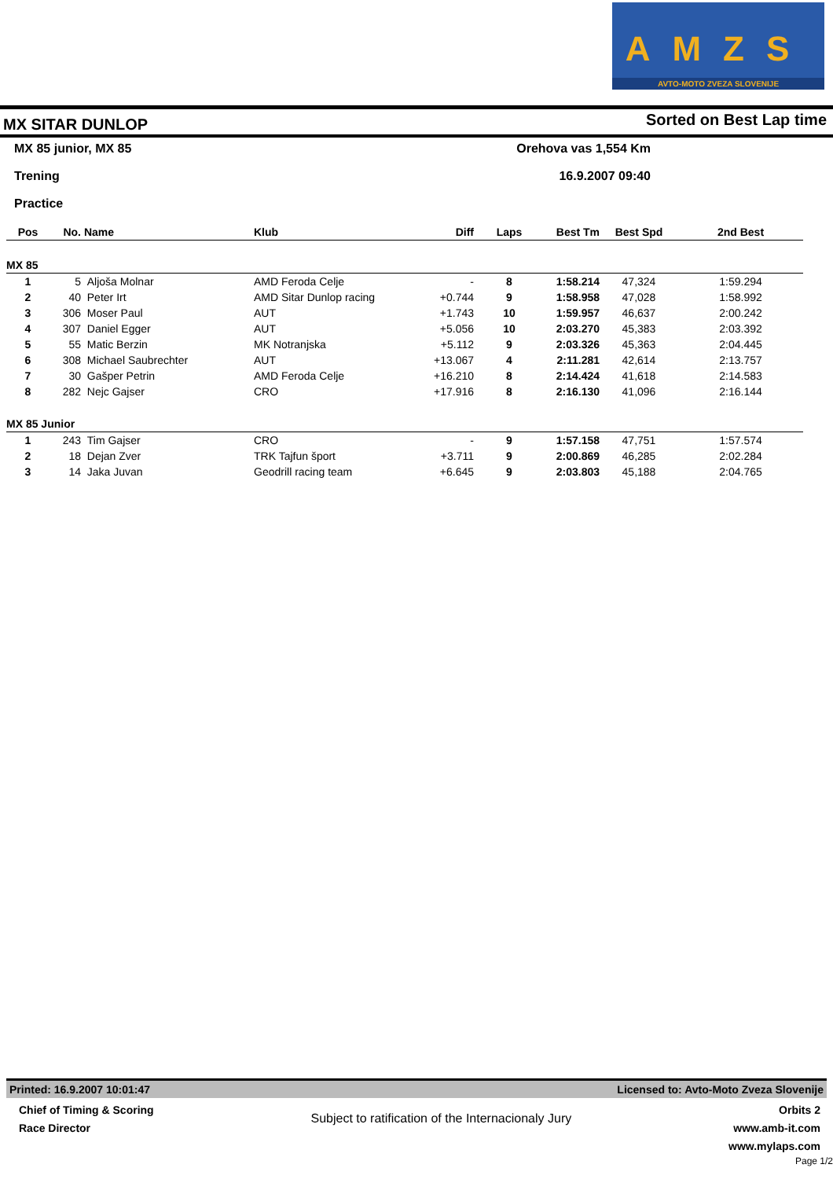AMZS
AVTO-MOTO ZVEZA SLOVENIJE
MX SITAR DUNLOP Sorted on Best Lap time
MX 85 junior, MX 85 Orehova vas 1,554 Km
Trening 16.9.2007 09:40
Practice
| Pos | No. | Name | Klub | Diff | Laps | Best Tm | Best Spd | 2nd Best |
| --- | --- | --- | --- | --- | --- | --- | --- | --- |
| MX 85 | | | | | | | | |
| 1 | 5 | Aljoša Molnar | AMD Feroda Celje | - | 8 | 1:58.214 | 47,324 | 1:59.294 |
| 2 | 40 | Peter Irt | AMD Sitar Dunlop racing | +0.744 | 9 | 1:58.958 | 47,028 | 1:58.992 |
| 3 | 306 | Moser Paul | AUT | +1.743 | 10 | 1:59.957 | 46,637 | 2:00.242 |
| 4 | 307 | Daniel Egger | AUT | +5.056 | 10 | 2:03.270 | 45,383 | 2:03.392 |
| 5 | 55 | Matic Berzin | MK Notranjska | +5.112 | 9 | 2:03.326 | 45,363 | 2:04.445 |
| 6 | 308 | Michael Saubrechter | AUT | +13.067 | 4 | 2:11.281 | 42,614 | 2:13.757 |
| 7 | 30 | Gašper Petrin | AMD Feroda Celje | +16.210 | 8 | 2:14.424 | 41,618 | 2:14.583 |
| 8 | 282 | Nejc Gajser | CRO | +17.916 | 8 | 2:16.130 | 41,096 | 2:16.144 |
| MX 85 Junior | | | | | | | | |
| 1 | 243 | Tim Gajser | CRO | - | 9 | 1:57.158 | 47,751 | 1:57.574 |
| 2 | 18 | Dejan Zver | TRK Tajfun šport | +3.711 | 9 | 2:00.869 | 46,285 | 2:02.284 |
| 3 | 14 | Jaka Juvan | Geodrill racing team | +6.645 | 9 | 2:03.803 | 45,188 | 2:04.765 |
Printed: 16.9.2007 10:01:47 Licensed to: Avto-Moto Zveza Slovenije
Chief of Timing & Scoring
Race Director
Subject to ratification of the Internacionaly Jury
Orbits 2
www.amb-it.com
www.mylaps.com
Page 1/2